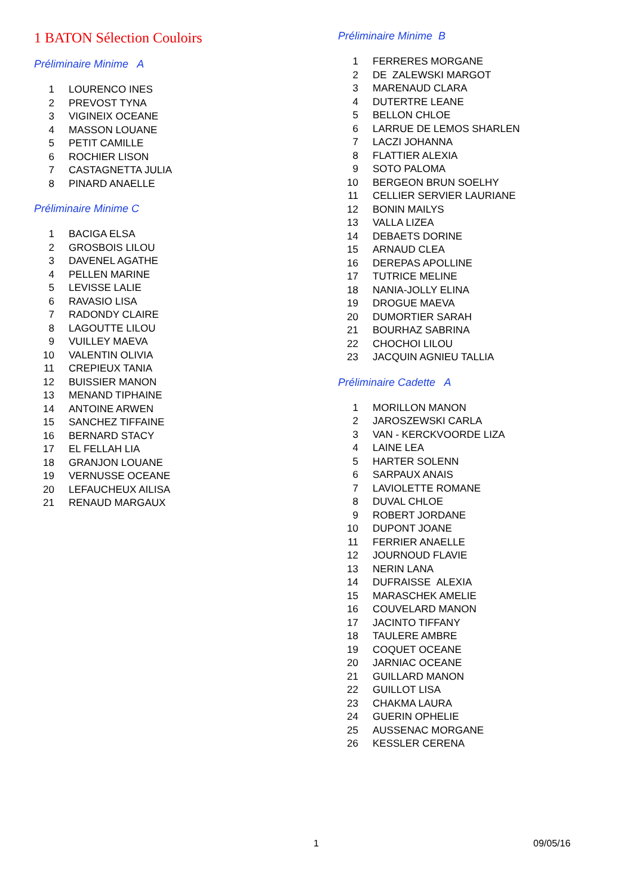1 BATON Sélection Couloirs
Préliminaire Minime A
| 1 | LOURENCO INES |
| 2 | PREVOST TYNA |
| 3 | VIGINEIX OCEANE |
| 4 | MASSON LOUANE |
| 5 | PETIT CAMILLE |
| 6 | ROCHIER LISON |
| 7 | CASTAGNETTA JULIA |
| 8 | PINARD ANAELLE |
Préliminaire Minime C
| 1 | BACIGA ELSA |
| 2 | GROSBOIS LILOU |
| 3 | DAVENEL AGATHE |
| 4 | PELLEN MARINE |
| 5 | LEVISSE LALIE |
| 6 | RAVASIO LISA |
| 7 | RADONDY CLAIRE |
| 8 | LAGOUTTE LILOU |
| 9 | VUILLEY MAEVA |
| 10 | VALENTIN OLIVIA |
| 11 | CREPIEUX TANIA |
| 12 | BUISSIER MANON |
| 13 | MENAND TIPHAINE |
| 14 | ANTOINE ARWEN |
| 15 | SANCHEZ TIFFAINE |
| 16 | BERNARD STACY |
| 17 | EL FELLAH LIA |
| 18 | GRANJON LOUANE |
| 19 | VERNUSSE OCEANE |
| 20 | LEFAUCHEUX AILISA |
| 21 | RENAUD MARGAUX |
Préliminaire Minime B
| 1 | FERRERES MORGANE |
| 2 | DE ZALEWSKI MARGOT |
| 3 | MARENAUD CLARA |
| 4 | DUTERTRE LEANE |
| 5 | BELLON CHLOE |
| 6 | LARRUE DE LEMOS SHARLEN |
| 7 | LACZI JOHANNA |
| 8 | FLATTIER ALEXIA |
| 9 | SOTO PALOMA |
| 10 | BERGEON BRUN SOELHY |
| 11 | CELLIER SERVIER LAURIANE |
| 12 | BONIN MAILYS |
| 13 | VALLA LIZEA |
| 14 | DEBAETS DORINE |
| 15 | ARNAUD CLEA |
| 16 | DEREPAS APOLLINE |
| 17 | TUTRICE MELINE |
| 18 | NANIA-JOLLY ELINA |
| 19 | DROGUE MAEVA |
| 20 | DUMORTIER SARAH |
| 21 | BOURHAZ SABRINA |
| 22 | CHOCHOI LILOU |
| 23 | JACQUIN AGNIEU TALLIA |
Préliminaire Cadette A
| 1 | MORILLON MANON |
| 2 | JAROSZEWSKI CARLA |
| 3 | VAN - KERCKVOORDE LIZA |
| 4 | LAINE LEA |
| 5 | HARTER SOLENN |
| 6 | SARPAUX ANAIS |
| 7 | LAVIOLETTE ROMANE |
| 8 | DUVAL CHLOE |
| 9 | ROBERT JORDANE |
| 10 | DUPONT JOANE |
| 11 | FERRIER ANAELLE |
| 12 | JOURNOUD FLAVIE |
| 13 | NERIN LANA |
| 14 | DUFRAISSE ALEXIA |
| 15 | MARASCHEK AMELIE |
| 16 | COUVELARD MANON |
| 17 | JACINTO TIFFANY |
| 18 | TAULERE AMBRE |
| 19 | COQUET OCEANE |
| 20 | JARNIAC OCEANE |
| 21 | GUILLARD MANON |
| 22 | GUILLOT LISA |
| 23 | CHAKMA LAURA |
| 24 | GUERIN OPHELIE |
| 25 | AUSSENAC MORGANE |
| 26 | KESSLER CERENA |
1 09/05/16